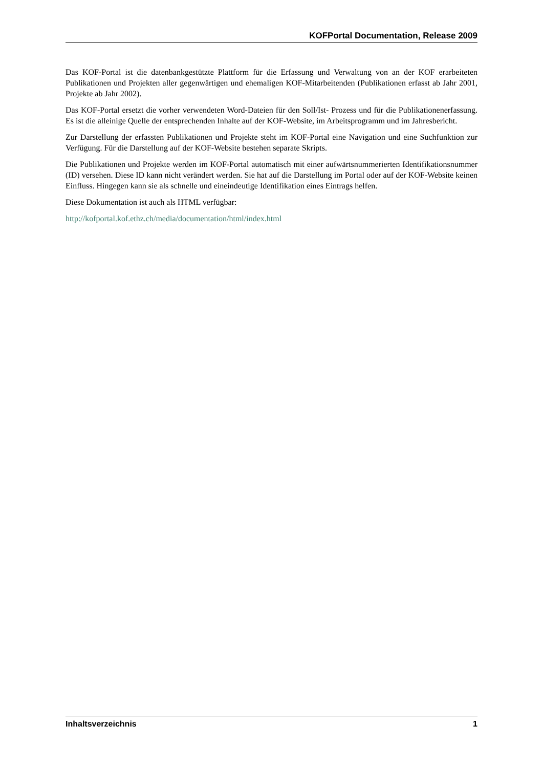KOFPortal Documentation, Release 2009
Das KOF-Portal ist die datenbankgestützte Plattform für die Erfassung und Verwaltung von an der KOF erarbeiteten Publikationen und Projekten aller gegenwärtigen und ehemaligen KOF-Mitarbeitenden (Publikationen erfasst ab Jahr 2001, Projekte ab Jahr 2002).
Das KOF-Portal ersetzt die vorher verwendeten Word-Dateien für den Soll/Ist- Prozess und für die Publikationenerfassung. Es ist die alleinige Quelle der entsprechenden Inhalte auf der KOF-Website, im Arbeitsprogramm und im Jahresbericht.
Zur Darstellung der erfassten Publikationen und Projekte steht im KOF-Portal eine Navigation und eine Suchfunktion zur Verfügung. Für die Darstellung auf der KOF-Website bestehen separate Skripts.
Die Publikationen und Projekte werden im KOF-Portal automatisch mit einer aufwärtsnummerierten Identifikationsnummer (ID) versehen. Diese ID kann nicht verändert werden. Sie hat auf die Darstellung im Portal oder auf der KOF-Website keinen Einfluss. Hingegen kann sie als schnelle und eineindeutige Identifikation eines Eintrags helfen.
Diese Dokumentation ist auch als HTML verfügbar:
http://kofportal.kof.ethz.ch/media/documentation/html/index.html
Inhaltsverzeichnis 1